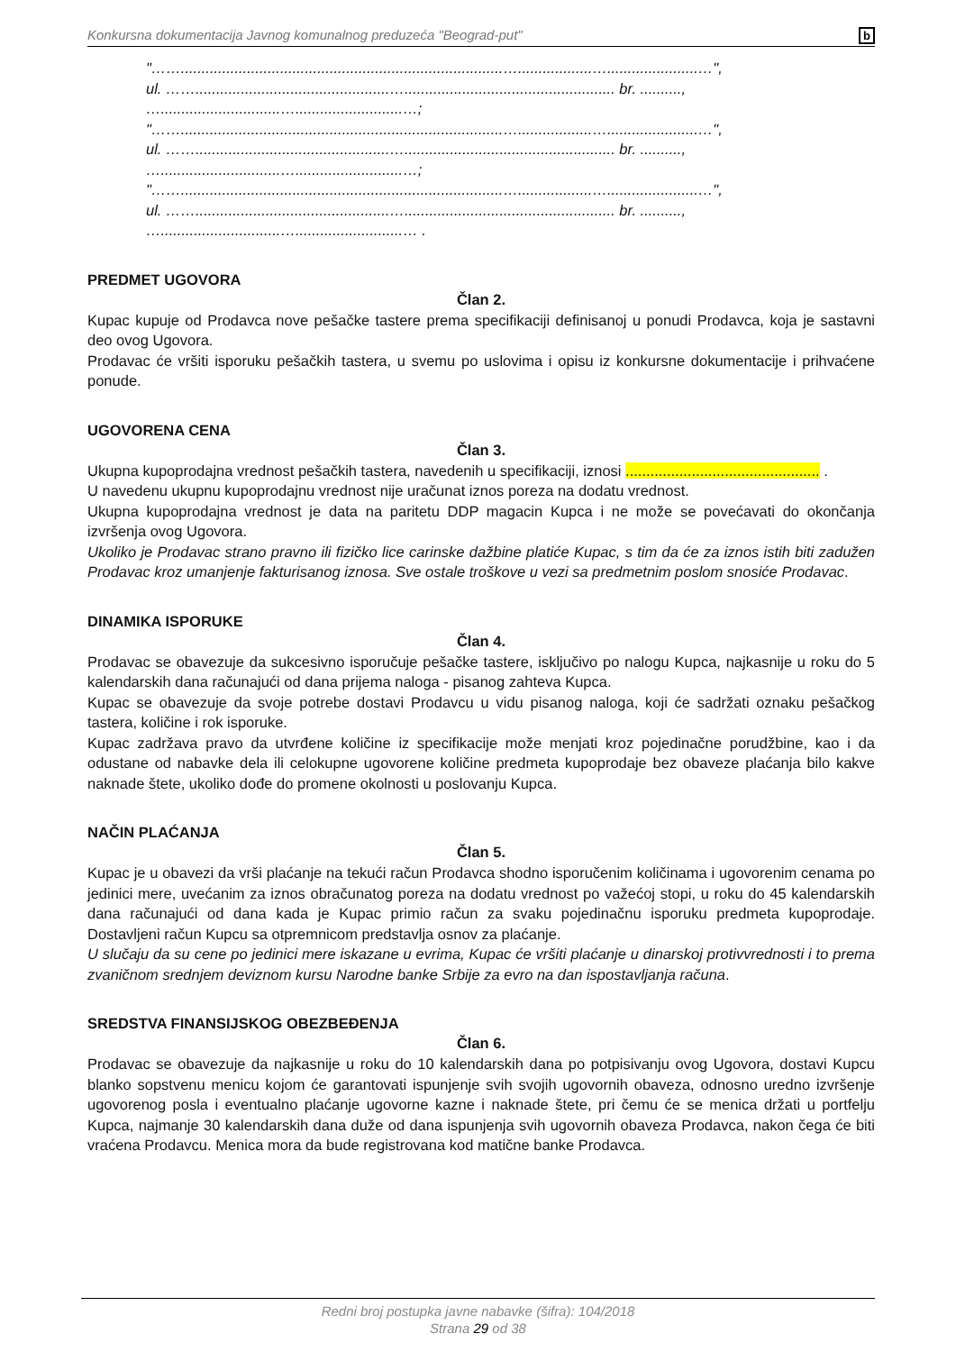Konkursna dokumentacija Javnog komunalnog preduzeća "Beograd-put" b
"……..............................................................................…..................…......................…",
ul. ……...............................................…................................................... br. ..........,
….............................…..........................…;
"……..............................................................................…..................…......................…",
ul. ……...............................................…................................................... br. ..........,
….............................…..........................…;
"……..............................................................................…..................…......................…",
ul. ……...............................................…................................................... br. ..........,
….............................…..........................… .
PREDMET UGOVORA
Član 2.
Kupac kupuje od Prodavca nove pešačke tastere prema specifikaciji definisanoj u ponudi Prodavca, koja je sastavni deo ovog Ugovora.
Prodavac će vršiti isporuku pešačkih tastera, u svemu po uslovima i opisu iz konkursne dokumentacije i prihvaćene ponude.
UGOVORENA CENA
Član 3.
Ukupna kupoprodajna vrednost pešačkih tastera, navedenih u specifikaciji, iznosi ............................................... .
U navedenu ukupnu kupoprodajnu vrednost nije uračunat iznos poreza na dodatu vrednost.
Ukupna kupoprodajna vrednost je data na paritetu DDP magacin Kupca i ne može se povećavati do okončanja izvršenja ovog Ugovora.
Ukoliko je Prodavac strano pravno ili fizičko lice carinske dažbine platiće Kupac, s tim da će za iznos istih biti zadužen Prodavac kroz umanjenje fakturisanog iznosa. Sve ostale troškove u vezi sa predmetnim poslom snosiće Prodavac.
DINAMIKA ISPORUKE
Član 4.
Prodavac se obavezuje da sukcesivno isporučuje pešačke tastere, isključivo po nalogu Kupca, najkasnije u roku do 5 kalendarskih dana računajući od dana prijema naloga - pisanog zahteva Kupca.
Kupac se obavezuje da svoje potrebe dostavi Prodavcu u vidu pisanog naloga, koji će sadržati oznaku pešačkog tastera, količine i rok isporuke.
Kupac zadržava pravo da utvrđene količine iz specifikacije može menjati kroz pojedinačne porudžbine, kao i da odustane od nabavke dela ili celokupne ugovorene količine predmeta kupoprodaje bez obaveze plaćanja bilo kakve naknade štete, ukoliko dođe do promene okolnosti u poslovanju Kupca.
NAČIN PLAĆANJA
Član 5.
Kupac je u obavezi da vrši plaćanje na tekući račun Prodavca shodno isporučenim količinama i ugovorenim cenama po jedinici mere, uvećanim za iznos obračunatog poreza na dodatu vrednost po važećoj stopi, u roku do 45 kalendarskih dana računajući od dana kada je Kupac primio račun za svaku pojedinačnu isporuku predmeta kupoprodaje. Dostavljeni račun Kupcu sa otpremnicom predstavlja osnov za plaćanje.
U slučaju da su cene po jedinici mere iskazane u evrima, Kupac će vršiti plaćanje u dinarskoj protivvrednosti i to prema zvaničnom srednjem deviznom kursu Narodne banke Srbije za evro na dan ispostavljanja računa.
SREDSTVA FINANSIJSKOG OBEZBEĐENJA
Član 6.
Prodavac se obavezuje da najkasnije u roku do 10 kalendarskih dana po potpisivanju ovog Ugovora, dostavi Kupcu blanko sopstvenu menicu kojom će garantovati ispunjenje svih svojih ugovornih obaveza, odnosno uredno izvršenje ugovorenog posla i eventualno plaćanje ugovorne kazne i naknade štete, pri čemu će se menica držati u portfelju Kupca, najmanje 30 kalendarskih dana duže od dana ispunjenja svih ugovornih obaveza Prodavca, nakon čega će biti vraćena Prodavcu. Menica mora da bude registrovana kod matične banke Prodavca.
Redni broj postupka javne nabavke (šifra): 104/2018
Strana 29 od 38